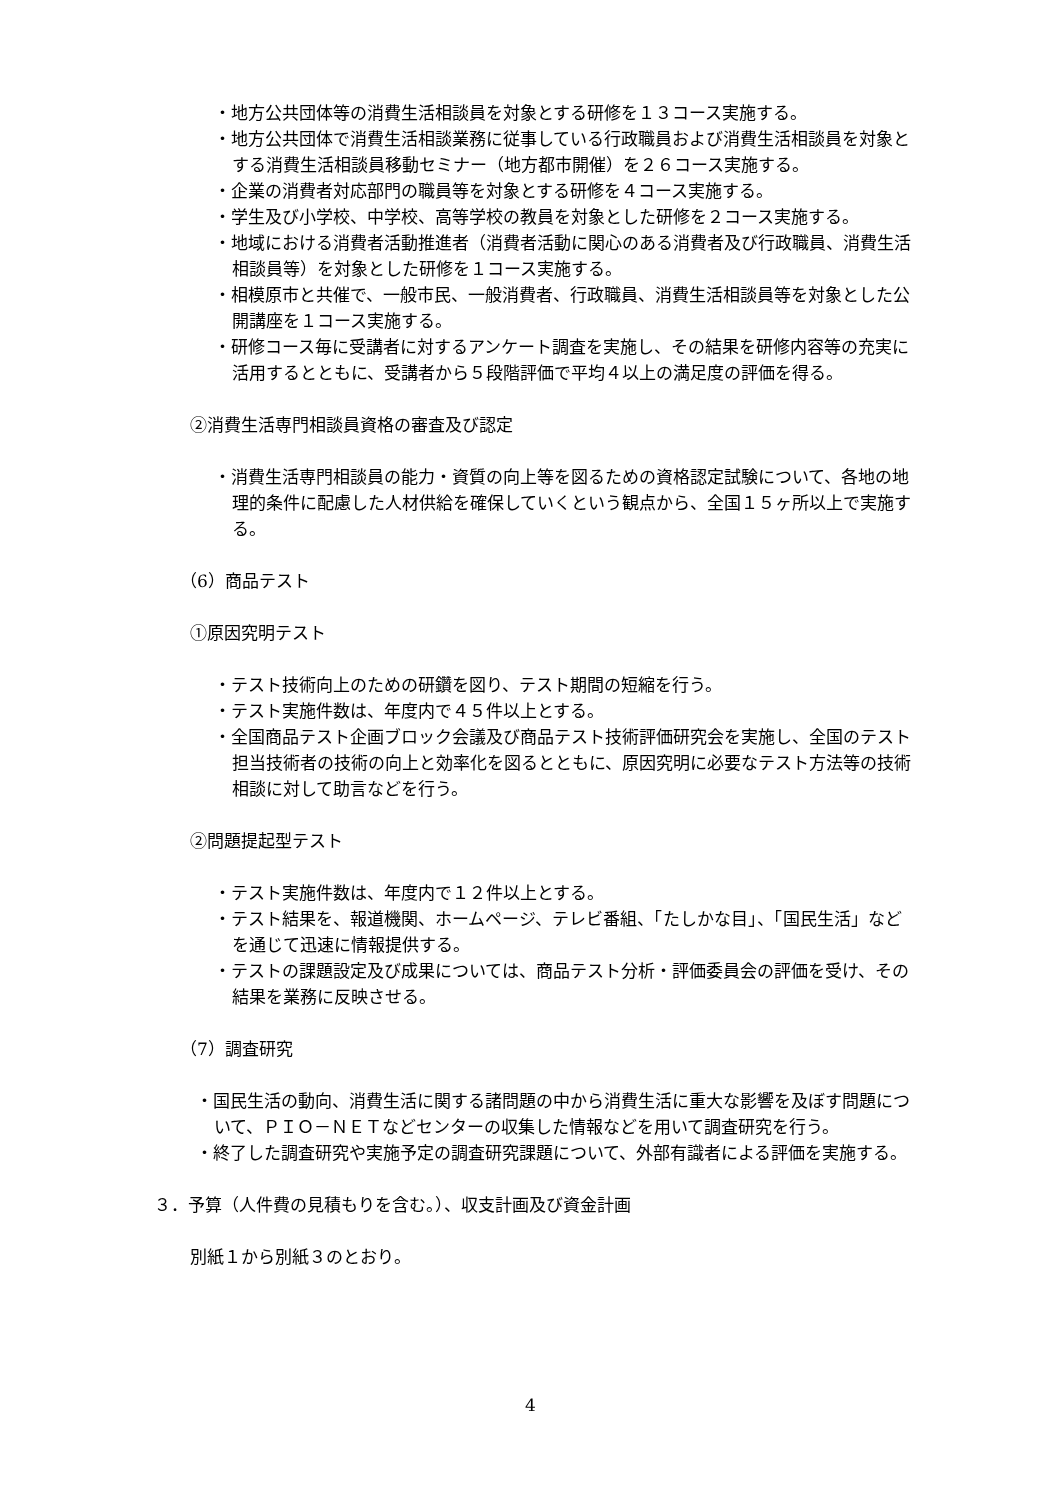・地方公共団体等の消費生活相談員を対象とする研修を１３コース実施する。
・地方公共団体で消費生活相談業務に従事している行政職員および消費生活相談員を対象とする消費生活相談員移動セミナー（地方都市開催）を２６コース実施する。
・企業の消費者対応部門の職員等を対象とする研修を４コース実施する。
・学生及び小学校、中学校、高等学校の教員を対象とした研修を２コース実施する。
・地域における消費者活動推進者（消費者活動に関心のある消費者及び行政職員、消費生活相談員等）を対象とした研修を１コース実施する。
・相模原市と共催で、一般市民、一般消費者、行政職員、消費生活相談員等を対象とした公開講座を１コース実施する。
・研修コース毎に受講者に対するアンケート調査を実施し、その結果を研修内容等の充実に活用するとともに、受講者から５段階評価で平均４以上の満足度の評価を得る。
②消費生活専門相談員資格の審査及び認定
・消費生活専門相談員の能力・資質の向上等を図るための資格認定試験について、各地の地理的条件に配慮した人材供給を確保していくという観点から、全国１５ヶ所以上で実施する。
（6）商品テスト
①原因究明テスト
・テスト技術向上のための研鑽を図り、テスト期間の短縮を行う。
・テスト実施件数は、年度内で４５件以上とする。
・全国商品テスト企画ブロック会議及び商品テスト技術評価研究会を実施し、全国のテスト担当技術者の技術の向上と効率化を図るとともに、原因究明に必要なテスト方法等の技術相談に対して助言などを行う。
②問題提起型テスト
・テスト実施件数は、年度内で１２件以上とする。
・テスト結果を、報道機関、ホームページ、テレビ番組、「たしかな目」、「国民生活」などを通じて迅速に情報提供する。
・テストの課題設定及び成果については、商品テスト分析・評価委員会の評価を受け、その結果を業務に反映させる。
（7）調査研究
・国民生活の動向、消費生活に関する諸問題の中から消費生活に重大な影響を及ぼす問題について、ＰＩＯ－ＮＥＴなどセンターの収集した情報などを用いて調査研究を行う。
・終了した調査研究や実施予定の調査研究課題について、外部有識者による評価を実施する。
３．予算（人件費の見積もりを含む。）、収支計画及び資金計画
別紙１から別紙３のとおり。
4